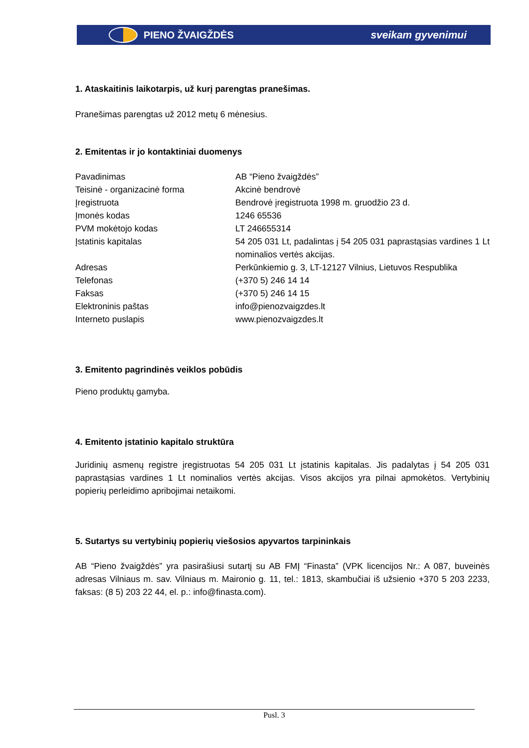PIENO ŽVAIGŽDĖS sveikam gyvenimui
1. Ataskaitinis laikotarpis, už kurį parengtas pranešimas.
Pranešimas parengtas už 2012 metų 6 mėnesius.
2. Emitentas ir jo kontaktiniai duomenys
| Pavadinimas | AB “Pieno žvaigždės” |
| Teisinė - organizacinė forma | Akcinė bendrovė |
| Įregistruota | Bendrovė įregistruota 1998 m. gruodžio 23 d. |
| Įmonės kodas | 1246 65536 |
| PVM mokėtojo kodas | LT 246655314 |
| Įstatinis kapitalas | 54 205 031 Lt, padalintas į 54 205 031 paprastąsias vardines 1 Lt nominalios vertės akcijas. |
| Adresas | Perkūnkiemio g. 3, LT-12127 Vilnius, Lietuvos Respublika |
| Telefonas | (+370 5) 246 14 14 |
| Faksas | (+370 5) 246 14 15 |
| Elektroninis paštas | info@pienozvaigzdes.lt |
| Interneto puslapis | www.pienozvaigzdes.lt |
3. Emitento pagrindinės veiklos pobūdis
Pieno produktų gamyba.
4. Emitento įstatinio kapitalo struktūra
Juridinių asmenų registre įregistruotas 54 205 031 Lt įstatinis kapitalas. Jis padalytas į 54 205 031 paprastąsias vardines 1 Lt nominalios vertės akcijas. Visos akcijos yra pilnai apmokėtos. Vertybinių popierių perleidimo apribojimai netaikomi.
5. Sutartys su vertybinių popierių viešosios apyvartos tarpininkais
AB “Pieno žvaigždės” yra pasirašiusi sutartį su AB FMĮ “Finasta” (VPK licencijos Nr.: A 087, buveinės adresas Vilniaus m. sav. Vilniaus m. Maironio g. 11, tel.: 1813, skambučiai iš užsienio +370 5 203 2233, faksas: (8 5) 203 22 44, el. p.: info@finasta.com).
Pusl. 3